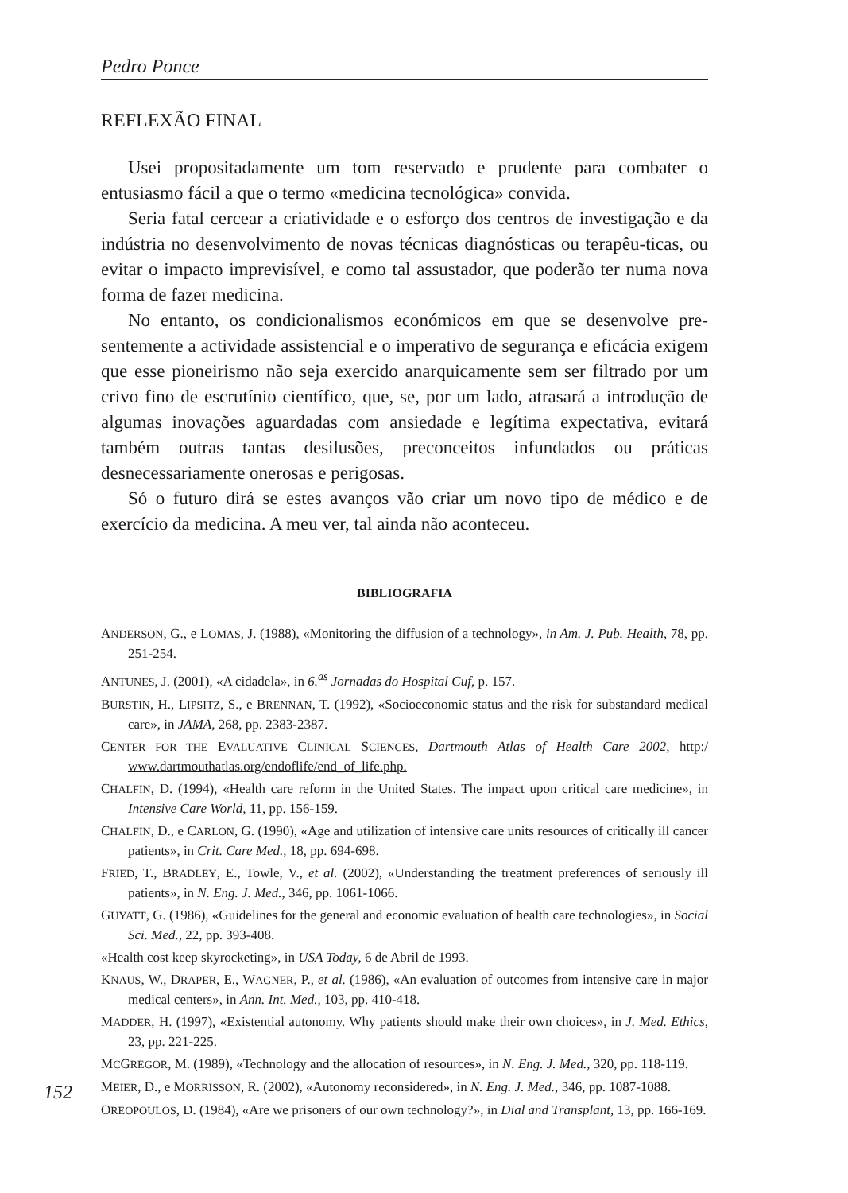Pedro Ponce
REFLEXÃO FINAL
Usei propositadamente um tom reservado e prudente para combater o entusiasmo fácil a que o termo «medicina tecnológica» convida.
Seria fatal cercear a criatividade e o esforço dos centros de investigação e da indústria no desenvolvimento de novas técnicas diagnósticas ou terapêu-ticas, ou evitar o impacto imprevisível, e como tal assustador, que poderão ter numa nova forma de fazer medicina.
No entanto, os condicionalismos económicos em que se desenvolve pre-sentemente a actividade assistencial e o imperativo de segurança e eficácia exigem que esse pioneirismo não seja exercido anarquicamente sem ser filtrado por um crivo fino de escrutínio científico, que, se, por um lado, atrasará a introdução de algumas inovações aguardadas com ansiedade e legítima expectativa, evitará também outras tantas desilusões, preconceitos infundados ou práticas desnecessariamente onerosas e perigosas.
Só o futuro dirá se estes avanços vão criar um novo tipo de médico e de exercício da medicina. A meu ver, tal ainda não aconteceu.
BIBLIOGRAFIA
ANDERSON, G., e LOMAS, J. (1988), «Monitoring the diffusion of a technology», in Am. J. Pub. Health, 78, pp. 251-254.
ANTUNES, J. (2001), «A cidadela», in 6.<sup>as</sup> Jornadas do Hospital Cuf, p. 157.
BURSTIN, H., LIPSITZ, S., e BRENNAN, T. (1992), «Socioeconomic status and the risk for substandard medical care», in JAMA, 268, pp. 2383-2387.
CENTER FOR THE EVALUATIVE CLINICAL SCIENCES, Dartmouth Atlas of Health Care 2002, http:/ www.dartmouthatlas.org/endoflife/end_of_life.php.
CHALFIN, D. (1994), «Health care reform in the United States. The impact upon critical care medicine», in Intensive Care World, 11, pp. 156-159.
CHALFIN, D., e CARLON, G. (1990), «Age and utilization of intensive care units resources of critically ill cancer patients», in Crit. Care Med., 18, pp. 694-698.
FRIED, T., BRADLEY, E., Towle, V., et al. (2002), «Understanding the treatment preferences of seriously ill patients», in N. Eng. J. Med., 346, pp. 1061-1066.
GUYATT, G. (1986), «Guidelines for the general and economic evaluation of health care technologies», in Social Sci. Med., 22, pp. 393-408.
«Health cost keep skyrocketing», in USA Today, 6 de Abril de 1993.
KNAUS, W., DRAPER, E., WAGNER, P., et al. (1986), «An evaluation of outcomes from intensive care in major medical centers», in Ann. Int. Med., 103, pp. 410-418.
MADDER, H. (1997), «Existential autonomy. Why patients should make their own choices», in J. Med. Ethics, 23, pp. 221-225.
MCGREGOR, M. (1989), «Technology and the allocation of resources», in N. Eng. J. Med., 320, pp. 118-119.
MEIER, D., e MORRISSON, R. (2002), «Autonomy reconsidered», in N. Eng. J. Med., 346, pp. 1087-1088.
OREOPOULOS, D. (1984), «Are we prisoners of our own technology?», in Dial and Transplant, 13, pp. 166-169.
152